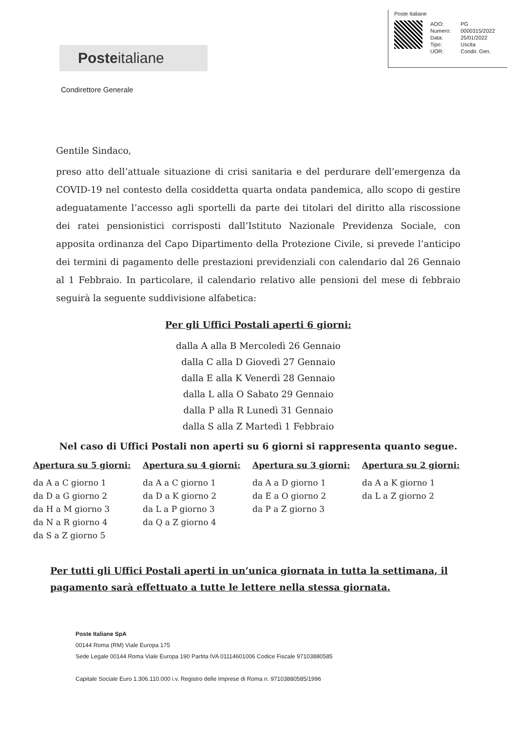Poste Italiane
| AOO: | PG |
| Numero: | 0000315/2022 |
| Data: | 25/01/2022 |
| Tipo: | Uscita |
| UOR: | Condir. Gen. |
Posteitaliane
Condirettore Generale
Gentile Sindaco,
preso atto dell’attuale situazione di crisi sanitaria e del perdurare dell’emergenza da COVID-19 nel contesto della cosiddetta quarta ondata pandemica, allo scopo di gestire adeguatamente l’accesso agli sportelli da parte dei titolari del diritto alla riscossione dei ratei pensionistici corrisposti dall’Istituto Nazionale Previdenza Sociale, con apposita ordinanza del Capo Dipartimento della Protezione Civile, si prevede l’anticipo dei termini di pagamento delle prestazioni previdenziali con calendario dal 26 Gennaio al 1 Febbraio. In particolare, il calendario relativo alle pensioni del mese di febbraio seguirà la seguente suddivisione alfabetica:
Per gli Uffici Postali aperti 6 giorni:
dalla A alla B Mercoledì 26 Gennaio
dalla C alla D Giovedì 27 Gennaio
dalla E alla K Venerdì 28 Gennaio
dalla L alla O Sabato 29 Gennaio
dalla P alla R Lunedì 31 Gennaio
dalla S alla Z Martedì 1 Febbraio
Nel caso di Uffici Postali non aperti su 6 giorni si rappresenta quanto segue.
| Apertura su 5 giorni: | Apertura su 4 giorni: | Apertura su 3 giorni: | Apertura su 2 giorni: |
| --- | --- | --- | --- |
| da A a C giorno 1 da D a G giorno 2 da H a M giorno 3 da N a R giorno 4 da S a Z giorno 5 | da A a C giorno 1 da D a K giorno 2 da L a P giorno 3 da Q a Z giorno 4 | da A a D giorno 1 da E a O giorno 2 da P a Z giorno 3 | da A a K giorno 1 da L a Z giorno 2 |
Per tutti gli Uffici Postali aperti in un’unica giornata in tutta la settimana, il pagamento sarà effettuato a tutte le lettere nella stessa giornata.
Poste Italiane SpA
00144 Roma (RM) Viale Europa 175
Sede Legale 00144 Roma Viale Europa 190 Partita IVA 01114601006 Codice Fiscale 97103880585
Capitale Sociale Euro 1.306.110.000 i.v. Registro delle Imprese di Roma n. 97103880585/1996